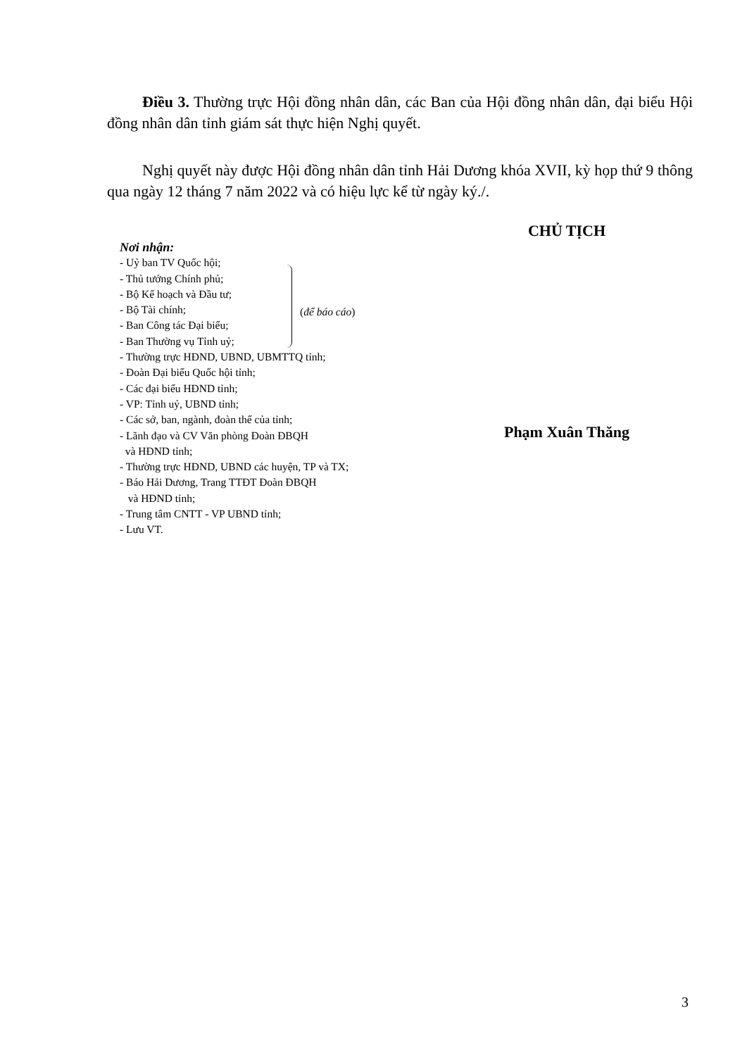Điều 3. Thường trực Hội đồng nhân dân, các Ban của Hội đồng nhân dân, đại biểu Hội đồng nhân dân tỉnh giám sát thực hiện Nghị quyết.
Nghị quyết này được Hội đồng nhân dân tỉnh Hải Dương khóa XVII, kỳ họp thứ 9 thông qua ngày 12 tháng 7 năm 2022 và có hiệu lực kể từ ngày ký./.
Nơi nhận:
- Uỷ ban TV Quốc hội;
- Thủ tướng Chính phủ;
- Bộ Kế hoạch và Đầu tư;
- Bộ Tài chính;
- Ban Công tác Đại biểu;
- Ban Thường vụ Tỉnh uỷ;
- Thường trực HĐND, UBND, UBMTTQ tỉnh;
- Đoàn Đại biểu Quốc hội tỉnh;
- Các đại biểu HĐND tỉnh;
- VP: Tỉnh uỷ, UBND tỉnh;
- Các sở, ban, ngành, đoàn thể của tỉnh;
- Lãnh đạo và CV Văn phòng Đoàn ĐBQH
và HĐND tỉnh;
- Thường trực HĐND, UBND các huyện, TP và TX;
- Báo Hải Dương, Trang TTĐT Đoàn ĐBQH
và HĐND tỉnh;
- Trung tâm CNTT - VP UBND tỉnh;
- Lưu VT.
(để báo cáo)
CHỦ TỊCH
Phạm Xuân Thăng
3